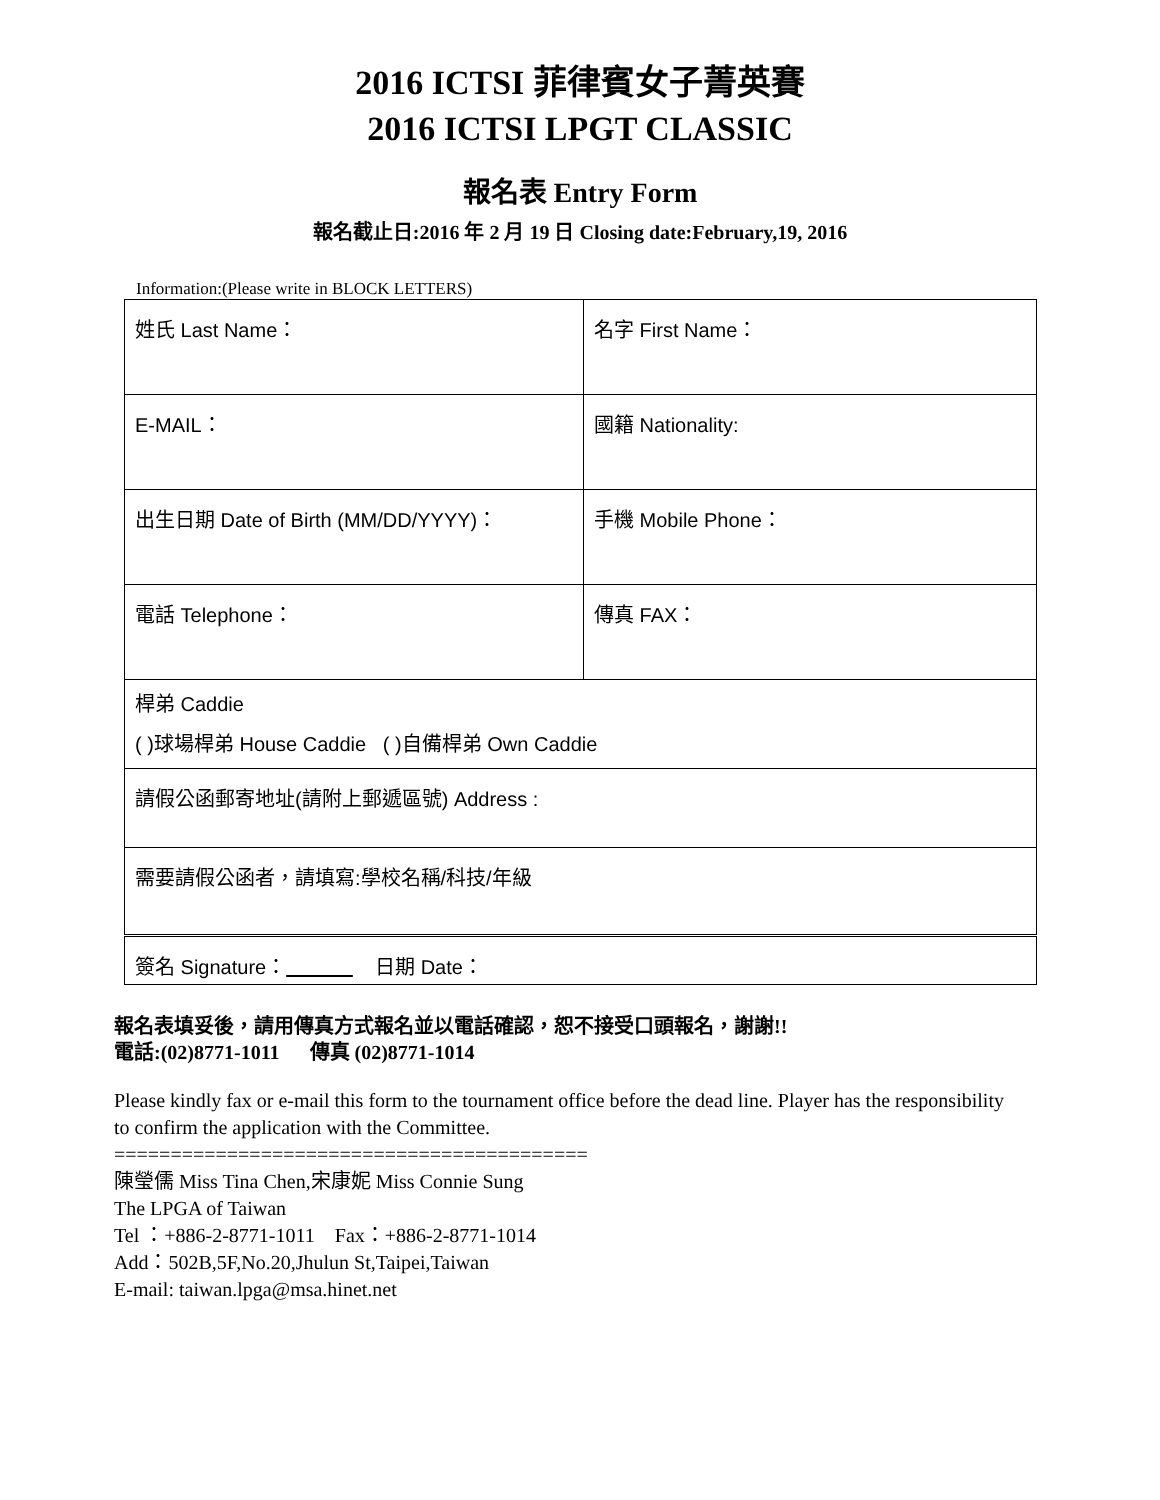2016 ICTSI 菲律賓女子菁英賽
2016 ICTSI LPGT CLASSIC
報名表 Entry Form
報名截止日:2016 年 2 月 19 日 Closing date:February,19, 2016
Information:(Please write in BLOCK LETTERS)
| 姓氏 Last Name： | 名字 First Name： |
| E-MAIL： | 國籍 Nationality: |
| 出生日期 Date of Birth (MM/DD/YYYY)： | 手機 Mobile Phone： |
| 電話 Telephone： | 傳真 FAX： |
| 桿弟 Caddie ( )球場桿弟 House Caddie ( )自備桿弟 Own Caddie | |
| 請假公函郵寄地址(請附上郵遞區號) Address : | |
| 需要請假公函者，請填寫:學校名稱/科技/年級 | |
| 簽名 Signature： 日期 Date： | |
報名表填妥後，請用傳真方式報名並以電話確認，恕不接受口頭報名，謝謝!!
電話:(02)8771-1011 傳真 (02)8771-1014
Please kindly fax or e-mail this form to the tournament office before the dead line. Player has the responsibility to confirm the application with the Committee.
==========================================
陳瑩儒 Miss Tina Chen,宋康妮 Miss Connie Sung
The LPGA of Taiwan
Tel ：+886-2-8771-1011 Fax：+886-2-8771-1014
Add：502B,5F,No.20,Jhulun St,Taipei,Taiwan
E-mail: taiwan.lpga@msa.hinet.net